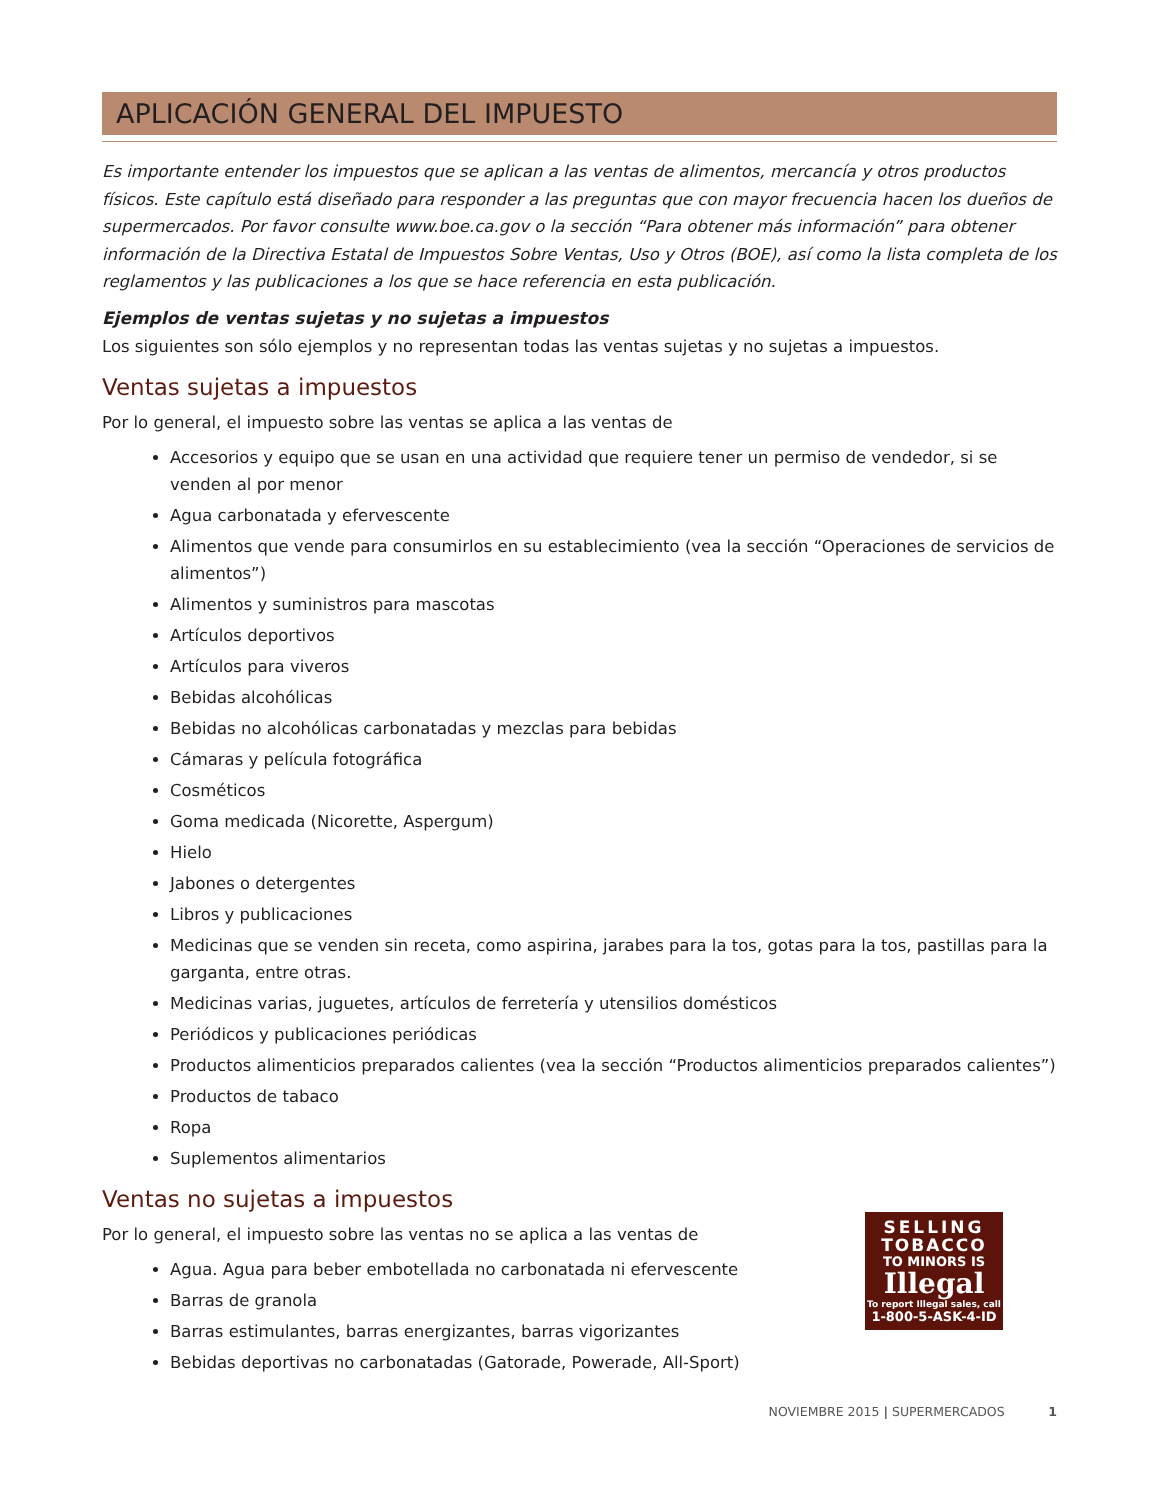APLICACIÓN GENERAL DEL IMPUESTO
Es importante entender los impuestos que se aplican a las ventas de alimentos, mercancía y otros productos físicos. Este capítulo está diseñado para responder a las preguntas que con mayor frecuencia hacen los dueños de supermercados. Por favor consulte www.boe.ca.gov o la sección “Para obtener más información” para obtener información de la Directiva Estatal de Impuestos Sobre Ventas, Uso y Otros (BOE), así como la lista completa de los reglamentos y las publicaciones a los que se hace referencia en esta publicación.
Ejemplos de ventas sujetas y no sujetas a impuestos
Los siguientes son sólo ejemplos y no representan todas las ventas sujetas y no sujetas a impuestos.
Ventas sujetas a impuestos
Por lo general, el impuesto sobre las ventas se aplica a las ventas de
Accesorios y equipo que se usan en una actividad que requiere tener un permiso de vendedor, si se venden al por menor
Agua carbonatada y efervescente
Alimentos que vende para consumirlos en su establecimiento (vea la sección “Operaciones de servicios de alimentos”)
Alimentos y suministros para mascotas
Artículos deportivos
Artículos para viveros
Bebidas alcohólicas
Bebidas no alcohólicas carbonatadas y mezclas para bebidas
Cámaras y película fotográfica
Cosméticos
Goma medicada (Nicorette, Aspergum)
Hielo
Jabones o detergentes
Libros y publicaciones
Medicinas que se venden sin receta, como aspirina, jarabes para la tos, gotas para la tos, pastillas para la garganta, entre otras.
Medicinas varias, juguetes, artículos de ferretería y utensilios domésticos
Periódicos y publicaciones periódicas
Productos alimenticios preparados calientes (vea la sección “Productos alimenticios preparados calientes”)
Productos de tabaco
Ropa
Suplementos alimentarios
Ventas no sujetas a impuestos
SELLING
TOBACCO
TO MINORS IS
Illegal
To report Illegal sales, call
1-800-5-ASK-4-ID
Por lo general, el impuesto sobre las ventas no se aplica a las ventas de
Agua. Agua para beber embotellada no carbonatada ni efervescente
Barras de granola
Barras estimulantes, barras energizantes, barras vigorizantes
Bebidas deportivas no carbonatadas (Gatorade, Powerade, All-Sport)
NOVIEMBRE 2015 | SUPERMERCADOS 1